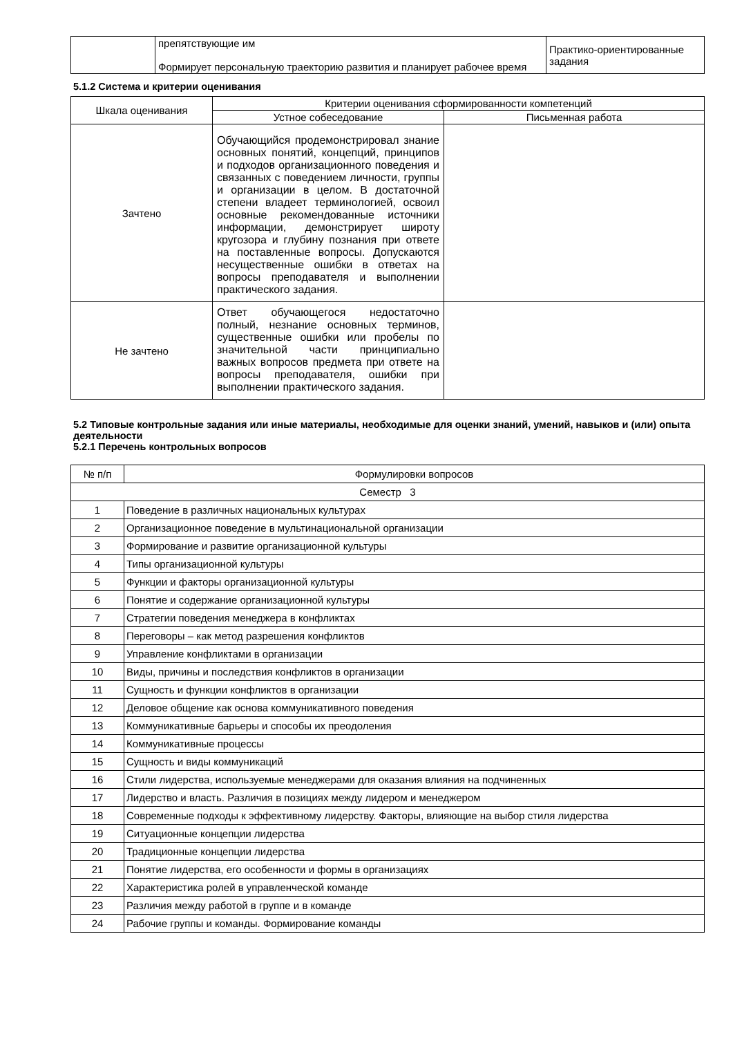| | препятствующие им Формирует персональную траекторию развития и планирует рабочее время | Практико-ориентированные задания |
5.1.2 Система и критерии оценивания
| Шкала оценивания | Критерии оценивания сформированности компетенций | |
| | Устное собеседование | Письменная работа |
| Зачтено | Обучающийся продемонстрировал знание основных понятий, концепций, принципов и подходов организационного поведения и связанных с поведением личности, группы и организации в целом. В достаточной степени владеет терминологией, освоил основные рекомендованные источники информации, демонстрирует широту кругозора и глубину познания при ответе на поставленные вопросы. Допускаются несущественные ошибки в ответах на вопросы преподавателя и выполнении практического задания. | |
| Не зачтено | Ответ обучающегося недостаточно полный, незнание основных терминов, существенные ошибки или пробелы по значительной части принципиально важных вопросов предмета при ответе на вопросы преподавателя, ошибки при выполнении практического задания. | |
5.2 Типовые контрольные задания или иные материалы, необходимые для оценки знаний, умений, навыков и (или) опыта деятельности
5.2.1 Перечень контрольных вопросов
| № п/п | Формулировки вопросов |
| Семестр 3 | |
| 1 | Поведение в различных национальных культурах |
| 2 | Организационное поведение в мультинациональной организации |
| 3 | Формирование и развитие организационной культуры |
| 4 | Типы организационной культуры |
| 5 | Функции и факторы организационной культуры |
| 6 | Понятие и содержание организационной культуры |
| 7 | Стратегии поведения менеджера в конфликтах |
| 8 | Переговоры – как метод разрешения конфликтов |
| 9 | Управление конфликтами в организации |
| 10 | Виды, причины и последствия конфликтов в организации |
| 11 | Сущность и функции конфликтов в организации |
| 12 | Деловое общение как основа коммуникативного поведения |
| 13 | Коммуникативные барьеры и способы их преодоления |
| 14 | Коммуникативные процессы |
| 15 | Сущность и виды коммуникаций |
| 16 | Стили лидерства, используемые менеджерами для оказания влияния на подчиненных |
| 17 | Лидерство и власть. Различия в позициях между лидером и менеджером |
| 18 | Современные подходы к эффективному лидерству. Факторы, влияющие на выбор стиля лидерства |
| 19 | Ситуационные концепции лидерства |
| 20 | Традиционные концепции лидерства |
| 21 | Понятие лидерства, его особенности и формы в организациях |
| 22 | Характеристика ролей в управленческой команде |
| 23 | Различия между работой в группе и в команде |
| 24 | Рабочие группы и команды. Формирование команды |